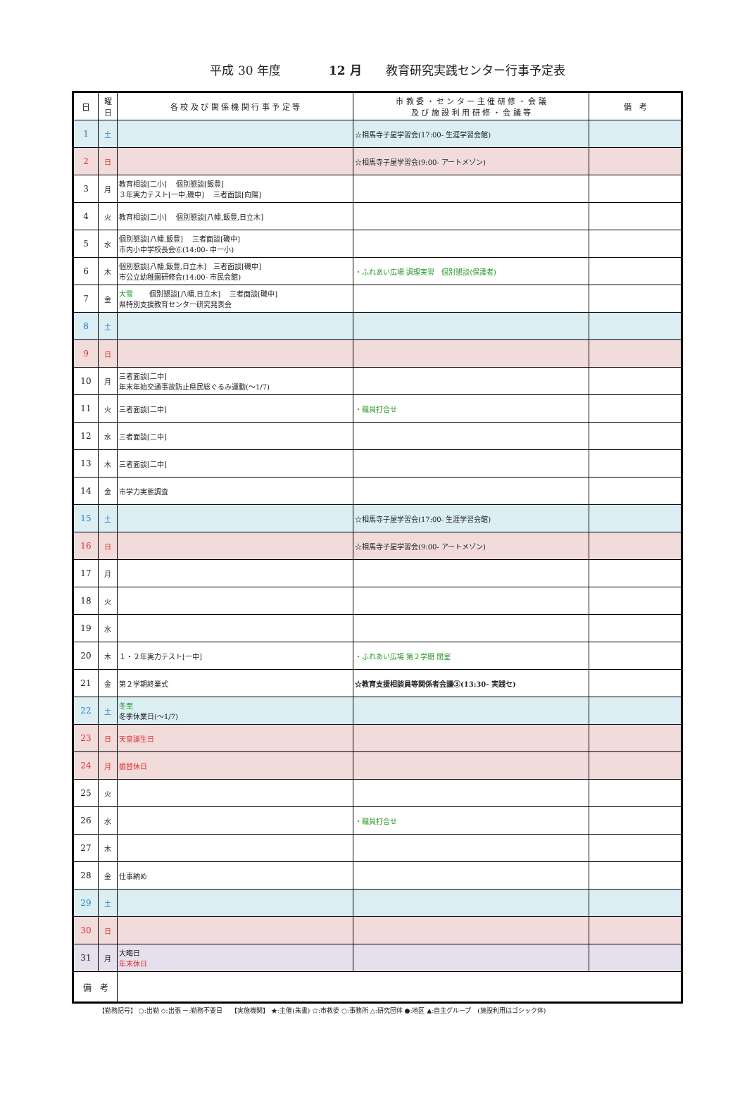平成 30 年度　　　　12 月　　教育研究実践センター行事予定表
| 日 | 曜 日 | 各 校 及 び 関 係 機 関 行 事 予 定 等 | 市 教 委 ・ セ ン タ ー 主 催 研 修 ・ 会 議 及 び 施 設 利 用 研 修 ・ 会 議 等 | 備 考 |
| --- | --- | --- | --- | --- |
| 1 | 土 | | ☆相馬寺子屋学習会(17:00- 生涯学習会館) | |
| 2 | 日 | | ☆相馬寺子屋学習会(9:00- アートメゾン) | |
| 3 | 月 | 教育相談[二小] 個別懇談[飯豊] ３年実力テスト[一中,磯中] 三者面談[向陽] | | |
| 4 | 火 | 教育相談[二小] 個別懇談[八幡,飯豊,日立木] | | |
| 5 | 水 | 個別懇談[八幡,飯豊] 三者面談[磯中] 市内小中学校長会⑥(14:00- 中一小) | | |
| 6 | 木 | 個別懇談[八幡,飯豊,日立木] 三者面談[磯中] 市公立幼稚園研修会(14:00- 市民会館) | ・ふれあい広場 調理実習 個別懇談(保護者) | |
| 7 | 金 | 大雪 個別懇談[八幡,日立木] 三者面談[磯中] 県特別支援教育センター研究発表会 | | |
| 8 | 土 | | | |
| 9 | 日 | | | |
| 10 | 月 | 三者面談[二中] 年末年始交通事故防止県民総ぐるみ運動(～1/7) | | |
| 11 | 火 | 三者面談[二中] | ・職員打合せ | |
| 12 | 水 | 三者面談[二中] | | |
| 13 | 木 | 三者面談[二中] | | |
| 14 | 金 | 市学力実態調査 | | |
| 15 | 土 | | ☆相馬寺子屋学習会(17:00- 生涯学習会館) | |
| 16 | 日 | | ☆相馬寺子屋学習会(9:00- アートメゾン) | |
| 17 | 月 | | | |
| 18 | 火 | | | |
| 19 | 水 | | | |
| 20 | 木 | １・２年実力テスト[一中] | ・ふれあい広場 第２学期 閉室 | |
| 21 | 金 | 第２学期終業式 | ☆教育支援相談員等関係者会議③(13:30- 実践セ) | |
| 22 | 土 | 冬至 冬季休業日(～1/7) | | |
| 23 | 日 | 天皇誕生日 | | |
| 24 | 月 | 振替休日 | | |
| 25 | 火 | | | |
| 26 | 水 | | ・職員打合せ | |
| 27 | 木 | | | |
| 28 | 金 | 仕事納め | | |
| 29 | 土 | | | |
| 30 | 日 | | | |
| 31 | 月 | 大晦日 年末休日 | | |
| 備 考 | | | | |
【勤務記号】 ○:出勤 ◇:出張 ー:勤務不要日　 【実施機関】 ★:主催(朱書) ☆:市教委 ○:事務所 △:研究団体 ●:地区 ▲:自主グループ　(施設利用はゴシック体)